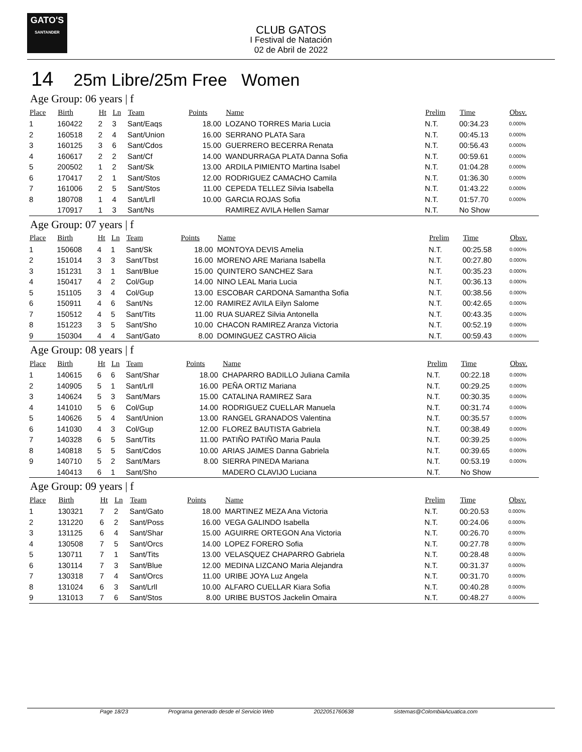GATO'S
SANTANDER
CLUB GATOS
I Festival de Natación
02 de Abril de 2022
14 25m Libre/25m Free Women
Age Group: 06 years | f
| Place | Birth | Ht | Ln | Team | Points | Name | Prelim | Time | Obsv. |
| --- | --- | --- | --- | --- | --- | --- | --- | --- | --- |
| 1 | 160422 | 2 | 3 | Sant/Eaqs | 18.00 | LOZANO TORRES Maria Lucia | N.T. | 00:34.23 | 0.000% |
| 2 | 160518 | 2 | 4 | Sant/Union | 16.00 | SERRANO PLATA Sara | N.T. | 00:45.13 | 0.000% |
| 3 | 160125 | 3 | 6 | Sant/Cdos | 15.00 | GUERRERO BECERRA Renata | N.T. | 00:56.43 | 0.000% |
| 4 | 160617 | 2 | 2 | Sant/Cf | 14.00 | WANDURRAGA PLATA Danna Sofia | N.T. | 00:59.61 | 0.000% |
| 5 | 200502 | 1 | 2 | Sant/Sk | 13.00 | ARDILA PIMIENTO Martina Isabel | N.T. | 01:04.28 | 0.000% |
| 6 | 170417 | 2 | 1 | Sant/Stos | 12.00 | RODRIGUEZ CAMACHO Camila | N.T. | 01:36.30 | 0.000% |
| 7 | 161006 | 2 | 5 | Sant/Stos | 11.00 | CEPEDA TELLEZ Silvia Isabella | N.T. | 01:43.22 | 0.000% |
| 8 | 180708 | 1 | 4 | Sant/Lrll | 10.00 | GARCIA ROJAS Sofia | N.T. | 01:57.70 | 0.000% |
| | 170917 | 1 | 3 | Sant/Ns | | RAMIREZ AVILA Hellen Samar | N.T. | No Show | |
Age Group: 07 years | f
| Place | Birth | Ht | Ln | Team | Points | Name | Prelim | Time | Obsv. |
| --- | --- | --- | --- | --- | --- | --- | --- | --- | --- |
| 1 | 150608 | 4 | 1 | Sant/Sk | 18.00 | MONTOYA DEVIS Amelia | N.T. | 00:25.58 | 0.000% |
| 2 | 151014 | 3 | 3 | Sant/Tbst | 16.00 | MORENO ARE Mariana Isabella | N.T. | 00:27.80 | 0.000% |
| 3 | 151231 | 3 | 1 | Sant/Blue | 15.00 | QUINTERO SANCHEZ Sara | N.T. | 00:35.23 | 0.000% |
| 4 | 150417 | 4 | 2 | Col/Gup | 14.00 | NINO LEAL Maria Lucia | N.T. | 00:36.13 | 0.000% |
| 5 | 151105 | 3 | 4 | Col/Gup | 13.00 | ESCOBAR CARDONA Samantha Sofia | N.T. | 00:38.56 | 0.000% |
| 6 | 150911 | 4 | 6 | Sant/Ns | 12.00 | RAMIREZ AVILA Eilyn Salome | N.T. | 00:42.65 | 0.000% |
| 7 | 150512 | 4 | 5 | Sant/Tits | 11.00 | RUA SUAREZ Silvia Antonella | N.T. | 00:43.35 | 0.000% |
| 8 | 151223 | 3 | 5 | Sant/Sho | 10.00 | CHACON RAMIREZ Aranza Victoria | N.T. | 00:52.19 | 0.000% |
| 9 | 150304 | 4 | 4 | Sant/Gato | 8.00 | DOMINGUEZ CASTRO Alicia | N.T. | 00:59.43 | 0.000% |
Age Group: 08 years | f
| Place | Birth | Ht | Ln | Team | Points | Name | Prelim | Time | Obsv. |
| --- | --- | --- | --- | --- | --- | --- | --- | --- | --- |
| 1 | 140615 | 6 | 6 | Sant/Shar | 18.00 | CHAPARRO BADILLO Juliana Camila | N.T. | 00:22.18 | 0.000% |
| 2 | 140905 | 5 | 1 | Sant/Lrll | 16.00 | PEÑA ORTIZ Mariana | N.T. | 00:29.25 | 0.000% |
| 3 | 140624 | 5 | 3 | Sant/Mars | 15.00 | CATALINA RAMIREZ Sara | N.T. | 00:30.35 | 0.000% |
| 4 | 141010 | 5 | 6 | Col/Gup | 14.00 | RODRIGUEZ CUELLAR Manuela | N.T. | 00:31.74 | 0.000% |
| 5 | 140626 | 5 | 4 | Sant/Union | 13.00 | RANGEL GRANADOS Valentina | N.T. | 00:35.57 | 0.000% |
| 6 | 141030 | 4 | 3 | Col/Gup | 12.00 | FLOREZ BAUTISTA Gabriela | N.T. | 00:38.49 | 0.000% |
| 7 | 140328 | 6 | 5 | Sant/Tits | 11.00 | PATIÑO PATIÑO Maria Paula | N.T. | 00:39.25 | 0.000% |
| 8 | 140818 | 5 | 5 | Sant/Cdos | 10.00 | ARIAS JAIMES Danna Gabriela | N.T. | 00:39.65 | 0.000% |
| 9 | 140710 | 5 | 2 | Sant/Mars | 8.00 | SIERRA PINEDA Mariana | N.T. | 00:53.19 | 0.000% |
| | 140413 | 6 | 1 | Sant/Sho | | MADERO CLAVIJO Luciana | N.T. | No Show | |
Age Group: 09 years | f
| Place | Birth | Ht | Ln | Team | Points | Name | Prelim | Time | Obsv. |
| --- | --- | --- | --- | --- | --- | --- | --- | --- | --- |
| 1 | 130321 | 7 | 2 | Sant/Gato | 18.00 | MARTINEZ MEZA Ana Victoria | N.T. | 00:20.53 | 0.000% |
| 2 | 131220 | 6 | 2 | Sant/Poss | 16.00 | VEGA GALINDO Isabella | N.T. | 00:24.06 | 0.000% |
| 3 | 131125 | 6 | 4 | Sant/Shar | 15.00 | AGUIRRE ORTEGON Ana Victoria | N.T. | 00:26.70 | 0.000% |
| 4 | 130508 | 7 | 5 | Sant/Orcs | 14.00 | LOPEZ FORERO Sofia | N.T. | 00:27.78 | 0.000% |
| 5 | 130711 | 7 | 1 | Sant/Tits | 13.00 | VELASQUEZ CHAPARRO Gabriela | N.T. | 00:28.48 | 0.000% |
| 6 | 130114 | 7 | 3 | Sant/Blue | 12.00 | MEDINA LIZCANO Maria Alejandra | N.T. | 00:31.37 | 0.000% |
| 7 | 130318 | 7 | 4 | Sant/Orcs | 11.00 | URIBE JOYA Luz Angela | N.T. | 00:31.70 | 0.000% |
| 8 | 131024 | 6 | 3 | Sant/Lrll | 10.00 | ALFARO CUELLAR Kiara Sofia | N.T. | 00:40.28 | 0.000% |
| 9 | 131013 | 7 | 6 | Sant/Stos | 8.00 | URIBE BUSTOS Jackelin Omaira | N.T. | 00:48.27 | 0.000% |
Page 18/23 Programa generado desde el Servicio Web 2022051760638 sistemas@ColombiaAcuatica.com